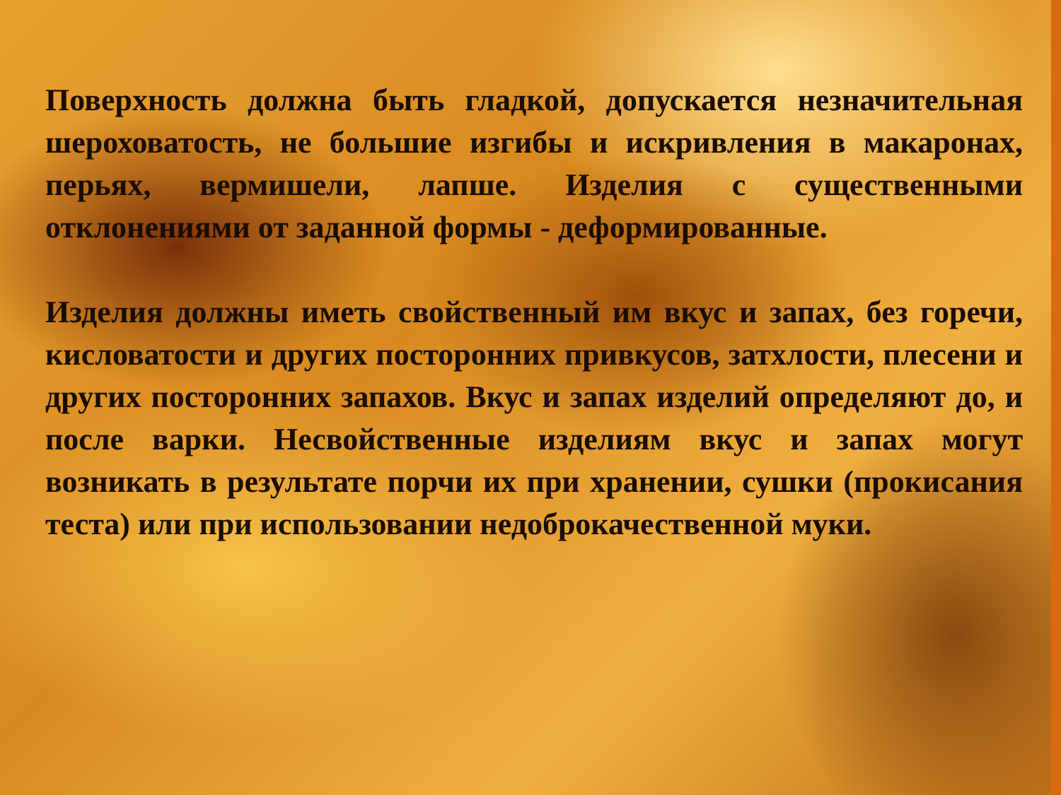Поверхность должна быть гладкой, допускается незначительная шероховатость, не большие изгибы и искривления в макаронах, перьях, вермишели, лапше. Изделия с существенными отклонениями от заданной формы - деформированные.
Изделия должны иметь свойственный им вкус и запах, без горечи, кисловатости и других посторонних привкусов, затхлости, плесени и других посторонних запахов. Вкус и запах изделий определяют до, и после варки. Несвойственные изделиям вкус и запах могут возникать в результате порчи их при хранении, сушки (прокисания теста) или при использовании недоброкачественной муки.